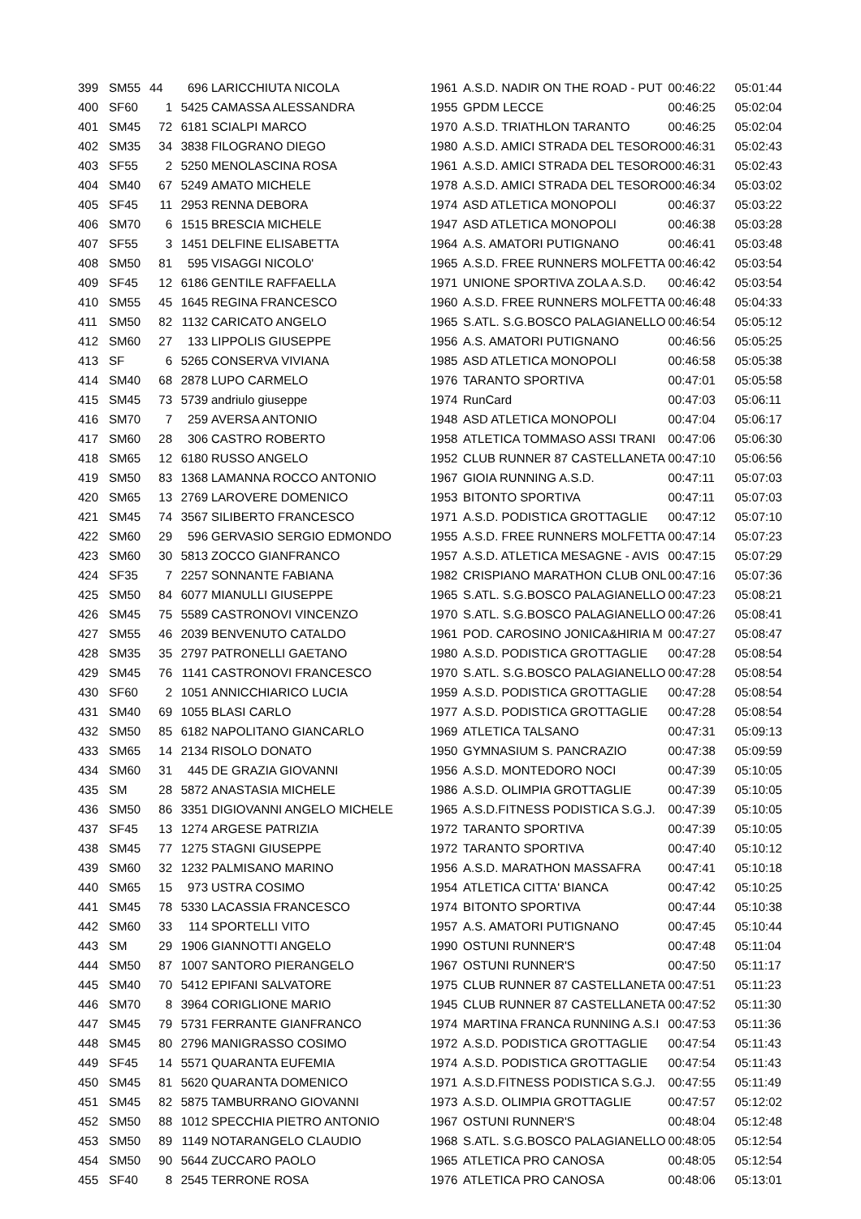| 399 | SM55 | 44 | 696 | LARICCHIUTA NICOLA | 1961 | A.S.D. NADIR ON THE ROAD - PUT | 00:46:22 | 05:01:44 |
| 400 | SF60 | 1 | 5425 | CAMASSA ALESSANDRA | 1955 | GPDM LECCE | 00:46:25 | 05:02:04 |
| 401 | SM45 | 72 | 6181 | SCIALPI MARCO | 1970 | A.S.D. TRIATHLON TARANTO | 00:46:25 | 05:02:04 |
| 402 | SM35 | 34 | 3838 | FILOGRANO DIEGO | 1980 | A.S.D. AMICI STRADA DEL TESORO | 00:46:31 | 05:02:43 |
| 403 | SF55 | 2 | 5250 | MENOLASCINA ROSA | 1961 | A.S.D. AMICI STRADA DEL TESORO | 00:46:31 | 05:02:43 |
| 404 | SM40 | 67 | 5249 | AMATO MICHELE | 1978 | A.S.D. AMICI STRADA DEL TESORO | 00:46:34 | 05:03:02 |
| 405 | SF45 | 11 | 2953 | RENNA DEBORA | 1974 | ASD ATLETICA MONOPOLI | 00:46:37 | 05:03:22 |
| 406 | SM70 | 6 | 1515 | BRESCIA MICHELE | 1947 | ASD ATLETICA MONOPOLI | 00:46:38 | 05:03:28 |
| 407 | SF55 | 3 | 1451 | DELFINE ELISABETTA | 1964 | A.S. AMATORI PUTIGNANO | 00:46:41 | 05:03:48 |
| 408 | SM50 | 81 | 595 | VISAGGI NICOLO' | 1965 | A.S.D. FREE RUNNERS MOLFETTA | 00:46:42 | 05:03:54 |
| 409 | SF45 | 12 | 6186 | GENTILE RAFFAELLA | 1971 | UNIONE SPORTIVA ZOLA A.S.D. | 00:46:42 | 05:03:54 |
| 410 | SM55 | 45 | 1645 | REGINA FRANCESCO | 1960 | A.S.D. FREE RUNNERS MOLFETTA | 00:46:48 | 05:04:33 |
| 411 | SM50 | 82 | 1132 | CARICATO ANGELO | 1965 | S.ATL. S.G.BOSCO PALAGIANELLO | 00:46:54 | 05:05:12 |
| 412 | SM60 | 27 | 133 | LIPPOLIS GIUSEPPE | 1956 | A.S. AMATORI PUTIGNANO | 00:46:56 | 05:05:25 |
| 413 | SF | 6 | 5265 | CONSERVA VIVIANA | 1985 | ASD ATLETICA MONOPOLI | 00:46:58 | 05:05:38 |
| 414 | SM40 | 68 | 2878 | LUPO CARMELO | 1976 | TARANTO SPORTIVA | 00:47:01 | 05:05:58 |
| 415 | SM45 | 73 | 5739 | andriulo giuseppe | 1974 | RunCard | 00:47:03 | 05:06:11 |
| 416 | SM70 | 7 | 259 | AVERSA ANTONIO | 1948 | ASD ATLETICA MONOPOLI | 00:47:04 | 05:06:17 |
| 417 | SM60 | 28 | 306 | CASTRO ROBERTO | 1958 | ATLETICA TOMMASO ASSI TRANI | 00:47:06 | 05:06:30 |
| 418 | SM65 | 12 | 6180 | RUSSO ANGELO | 1952 | CLUB RUNNER 87 CASTELLANETA | 00:47:10 | 05:06:56 |
| 419 | SM50 | 83 | 1368 | LAMANNA ROCCO ANTONIO | 1967 | GIOIA RUNNING A.S.D. | 00:47:11 | 05:07:03 |
| 420 | SM65 | 13 | 2769 | LAROVERE DOMENICO | 1953 | BITONTO SPORTIVA | 00:47:11 | 05:07:03 |
| 421 | SM45 | 74 | 3567 | SILIBERTO FRANCESCO | 1971 | A.S.D. PODISTICA GROTTAGLIE | 00:47:12 | 05:07:10 |
| 422 | SM60 | 29 | 596 | GERVASIO SERGIO EDMONDO | 1955 | A.S.D. FREE RUNNERS MOLFETTA | 00:47:14 | 05:07:23 |
| 423 | SM60 | 30 | 5813 | ZOCCO GIANFRANCO | 1957 | A.S.D. ATLETICA MESAGNE - AVIS | 00:47:15 | 05:07:29 |
| 424 | SF35 | 7 | 2257 | SONNANTE FABIANA | 1982 | CRISPIANO MARATHON CLUB ONL | 00:47:16 | 05:07:36 |
| 425 | SM50 | 84 | 6077 | MIANULLI GIUSEPPE | 1965 | S.ATL. S.G.BOSCO PALAGIANELLO | 00:47:23 | 05:08:21 |
| 426 | SM45 | 75 | 5589 | CASTRONOVI VINCENZO | 1970 | S.ATL. S.G.BOSCO PALAGIANELLO | 00:47:26 | 05:08:41 |
| 427 | SM55 | 46 | 2039 | BENVENUTO CATALDO | 1961 | POD. CAROSINO JONICA&HIRIA M | 00:47:27 | 05:08:47 |
| 428 | SM35 | 35 | 2797 | PATRONELLI GAETANO | 1980 | A.S.D. PODISTICA GROTTAGLIE | 00:47:28 | 05:08:54 |
| 429 | SM45 | 76 | 1141 | CASTRONOVI FRANCESCO | 1970 | S.ATL. S.G.BOSCO PALAGIANELLO | 00:47:28 | 05:08:54 |
| 430 | SF60 | 2 | 1051 | ANNICCHIARICO LUCIA | 1959 | A.S.D. PODISTICA GROTTAGLIE | 00:47:28 | 05:08:54 |
| 431 | SM40 | 69 | 1055 | BLASI CARLO | 1977 | A.S.D. PODISTICA GROTTAGLIE | 00:47:28 | 05:08:54 |
| 432 | SM50 | 85 | 6182 | NAPOLITANO GIANCARLO | 1969 | ATLETICA TALSANO | 00:47:31 | 05:09:13 |
| 433 | SM65 | 14 | 2134 | RISOLO DONATO | 1950 | GYMNASIUM S. PANCRAZIO | 00:47:38 | 05:09:59 |
| 434 | SM60 | 31 | 445 | DE GRAZIA GIOVANNI | 1956 | A.S.D. MONTEDORO NOCI | 00:47:39 | 05:10:05 |
| 435 | SM | 28 | 5872 | ANASTASIA MICHELE | 1986 | A.S.D. OLIMPIA GROTTAGLIE | 00:47:39 | 05:10:05 |
| 436 | SM50 | 86 | 3351 | DIGIOVANNI ANGELO MICHELE | 1965 | A.S.D.FITNESS PODISTICA S.G.J. | 00:47:39 | 05:10:05 |
| 437 | SF45 | 13 | 1274 | ARGESE PATRIZIA | 1972 | TARANTO SPORTIVA | 00:47:39 | 05:10:05 |
| 438 | SM45 | 77 | 1275 | STAGNI GIUSEPPE | 1972 | TARANTO SPORTIVA | 00:47:40 | 05:10:12 |
| 439 | SM60 | 32 | 1232 | PALMISANO MARINO | 1956 | A.S.D. MARATHON MASSAFRA | 00:47:41 | 05:10:18 |
| 440 | SM65 | 15 | 973 | USTRA COSIMO | 1954 | ATLETICA CITTA' BIANCA | 00:47:42 | 05:10:25 |
| 441 | SM45 | 78 | 5330 | LACASSIA FRANCESCO | 1974 | BITONTO SPORTIVA | 00:47:44 | 05:10:38 |
| 442 | SM60 | 33 | 114 | SPORTELLI VITO | 1957 | A.S. AMATORI PUTIGNANO | 00:47:45 | 05:10:44 |
| 443 | SM | 29 | 1906 | GIANNOTTI ANGELO | 1990 | OSTUNI RUNNER'S | 00:47:48 | 05:11:04 |
| 444 | SM50 | 87 | 1007 | SANTORO PIERANGELO | 1967 | OSTUNI RUNNER'S | 00:47:50 | 05:11:17 |
| 445 | SM40 | 70 | 5412 | EPIFANI SALVATORE | 1975 | CLUB RUNNER 87 CASTELLANETA | 00:47:51 | 05:11:23 |
| 446 | SM70 | 8 | 3964 | CORIGLIONE MARIO | 1945 | CLUB RUNNER 87 CASTELLANETA | 00:47:52 | 05:11:30 |
| 447 | SM45 | 79 | 5731 | FERRANTE GIANFRANCO | 1974 | MARTINA FRANCA RUNNING A.S.I | 00:47:53 | 05:11:36 |
| 448 | SM45 | 80 | 2796 | MANIGRASSO COSIMO | 1972 | A.S.D. PODISTICA GROTTAGLIE | 00:47:54 | 05:11:43 |
| 449 | SF45 | 14 | 5571 | QUARANTA EUFEMIA | 1974 | A.S.D. PODISTICA GROTTAGLIE | 00:47:54 | 05:11:43 |
| 450 | SM45 | 81 | 5620 | QUARANTA DOMENICO | 1971 | A.S.D.FITNESS PODISTICA S.G.J. | 00:47:55 | 05:11:49 |
| 451 | SM45 | 82 | 5875 | TAMBURRANO GIOVANNI | 1973 | A.S.D. OLIMPIA GROTTAGLIE | 00:47:57 | 05:12:02 |
| 452 | SM50 | 88 | 1012 | SPECCHIA PIETRO ANTONIO | 1967 | OSTUNI RUNNER'S | 00:48:04 | 05:12:48 |
| 453 | SM50 | 89 | 1149 | NOTARANGELO CLAUDIO | 1968 | S.ATL. S.G.BOSCO PALAGIANELLO | 00:48:05 | 05:12:54 |
| 454 | SM50 | 90 | 5644 | ZUCCARO PAOLO | 1965 | ATLETICA PRO CANOSA | 00:48:05 | 05:12:54 |
| 455 | SF40 | 8 | 2545 | TERRONE ROSA | 1976 | ATLETICA PRO CANOSA | 00:48:06 | 05:13:01 |